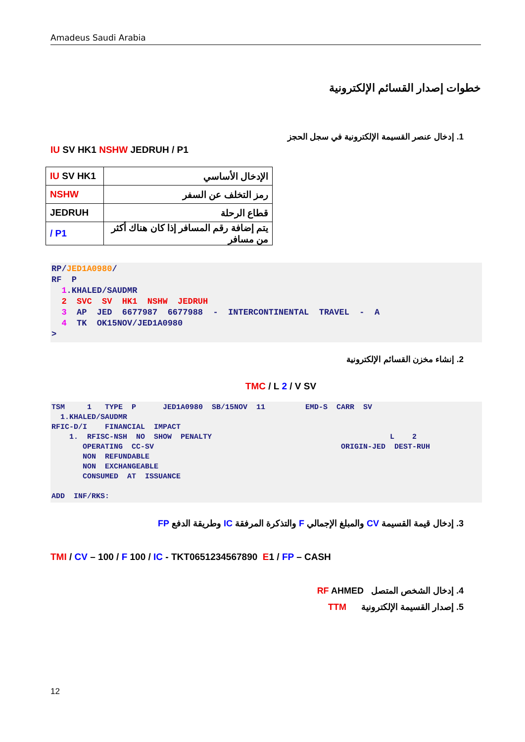Amadeus Saudi Arabia
خطوات إصدار القسائم الإلكترونية
1. إدخال عنصر القسيمة الإلكترونية في سجل الحجز
IU SV HK1 NSHW JEDRUH / P1
| IU SV HK1 | الإدخال الأساسي |
| NSHW | رمز التخلف عن السفر |
| JEDRUH | قطاع الرحلة |
| / P1 | يتم إضافة رقم المسافر إذا كان هناك أكثر من مسافر |
RP/JED1A0980/ RF P 1.KHALED/SAUDMR 2 SVC SV HK1 NSHW JEDRUH 3 AP JED 6677987 6677988 - INTERCONTINENTAL TRAVEL - A 4 TK OK15NOV/JED1A0980 >
2. إنشاء مخزن القسائم الإلكترونية
TMC / L 2 / V SV
TSM 1 TYPE P JED1A0980 SB/15NOV 11 EMD-S CARR SV 1.KHALED/SAUDMR RFIC-D/I FINANCIAL IMPACT 1. RFISC-NSH NO SHOW PENALTY L 2 OPERATING CC-SV ORIGIN-JED DEST-RUH NON REFUNDABLE NON EXCHANGEABLE CONSUMED AT ISSUANCE ADD INF/RKS:
3. إدخال قيمة القسيمة CV والمبلغ الإجمالي F والتذكرة المرفقة IC وطريقة الدفع FP
TMI / CV – 100 / F 100 / IC - TKT0651234567890 E1 / FP – CASH
4. إدخال الشخص المتصل RF AHMED
5. إصدار القسيمة الإلكترونية TTM
12